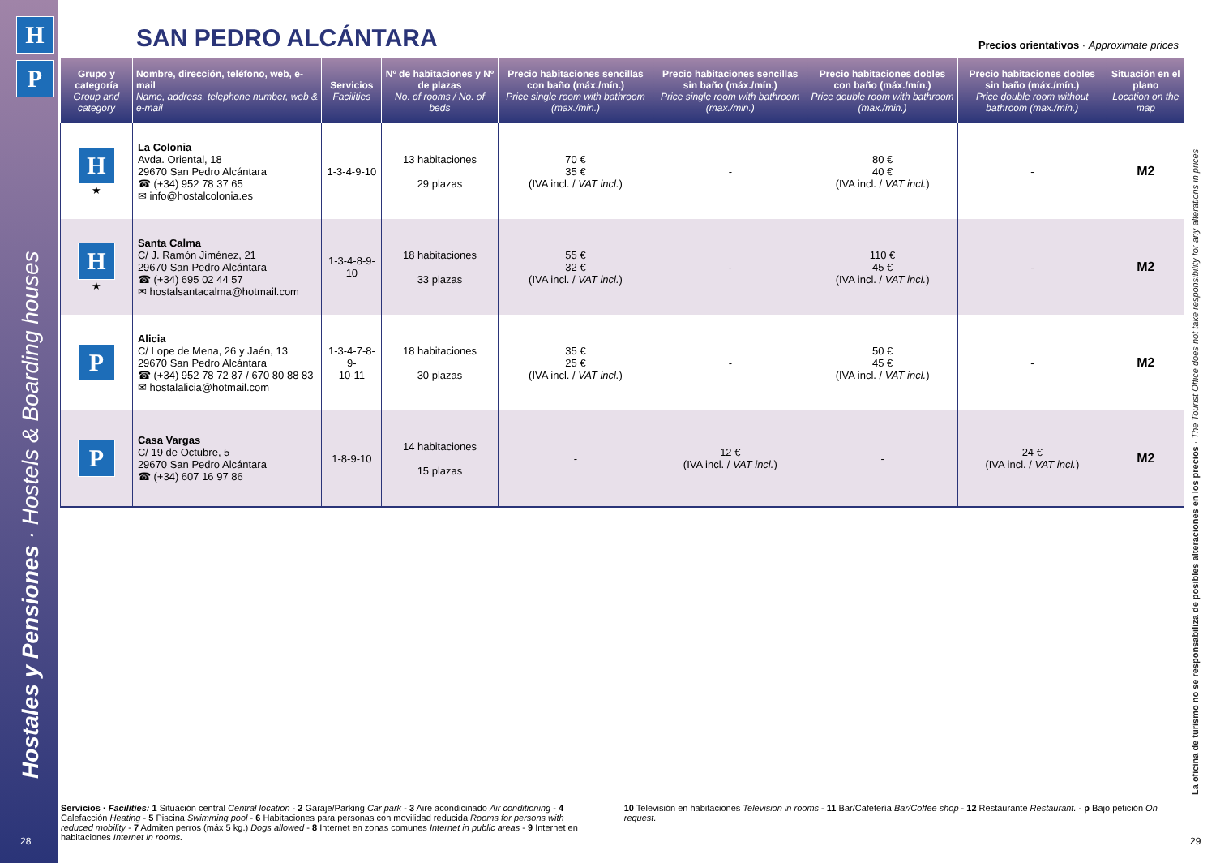H
P
Hostales y Pensiones · Hostels & Boarding houses
28
SAN PEDRO ALCÁNTARA
Precios orientativos · Approximate prices
| Grupo y categoría Group and category | Nombre, dirección, teléfono, web, e-mail Name, address, telephone number, web & e-mail | Servicios Facilities | Nº de habitaciones y Nº de plazas No. of rooms / No. of beds | Precio habitaciones sencillas con baño (máx./mín.) Price single room with bathroom (max./min.) | Precio habitaciones sencillas sin baño (máx./mín.) Price single room with bathroom (max./min.) | Precio habitaciones dobles con baño (máx./mín.) Price double room with bathroom (max./min.) | Precio habitaciones dobles sin baño (máx./mín.) Price double room without bathroom (max./min.) | Situación en el plano Location on the map |
| --- | --- | --- | --- | --- | --- | --- | --- | --- |
| H ★ | La Colonia Avda. Oriental, 18 29670 San Pedro Alcántara ☎ (+34) 952 78 37 65 ✉ info@hostalcolonia.es | 1-3-4-9-10 | 13 habitaciones 29 plazas | 70 € 35 € (IVA incl. / VAT incl. ) | - | 80 € 40 € (IVA incl. / VAT incl. ) | - | M2 |
| H ★ | Santa Calma C/ J. Ramón Jiménez, 21 29670 San Pedro Alcántara ☎ (+34) 695 02 44 57 ✉ hostalsantacalma@hotmail.com | 1-3-4-8-9-10 | 18 habitaciones 33 plazas | 55 € 32 € (IVA incl. / VAT incl. ) | - | 110 € 45 € (IVA incl. / VAT incl. ) | - | M2 |
| P | Alicia C/ Lope de Mena, 26 y Jaén, 13 29670 San Pedro Alcántara ☎ (+34) 952 78 72 87 / 670 80 88 83 ✉ hostalalicia@hotmail.com | 1-3-4-7-8-9- 10-11 | 18 habitaciones 30 plazas | 35 € 25 € (IVA incl. / VAT incl. ) | - | 50 € 45 € (IVA incl. / VAT incl. ) | - | M2 |
| P | Casa Vargas C/ 19 de Octubre, 5 29670 San Pedro Alcántara ☎ (+34) 607 16 97 86 | 1-8-9-10 | 14 habitaciones 15 plazas | - | 12 € (IVA incl. / VAT incl. ) | - | 24 € (IVA incl. / VAT incl. ) | M2 |
La oficina de turismo no se responsabiliza de posibles alteraciones en los precios · The Tourist Office does not take responsibility for any alterations in prices
Servicios · Facilities: 1 Situación central Central location - 2 Garaje/Parking Car park - 3 Aire acondicinado Air conditioning - 4 Calefacción Heating - 5 Piscina Swimming pool - 6 Habitaciones para personas con movilidad reducida Rooms for persons with reduced mobility - 7 Admiten perros (máx 5 kg.) Dogs allowed - 8 Internet en zonas comunes Internet in public areas - 9 Internet en habitaciones Internet in rooms.
10 Televisión en habitaciones Television in rooms - 11 Bar/Cafetería Bar/Coffee shop - 12 Restaurante Restaurant. - p Bajo petición On request.
29